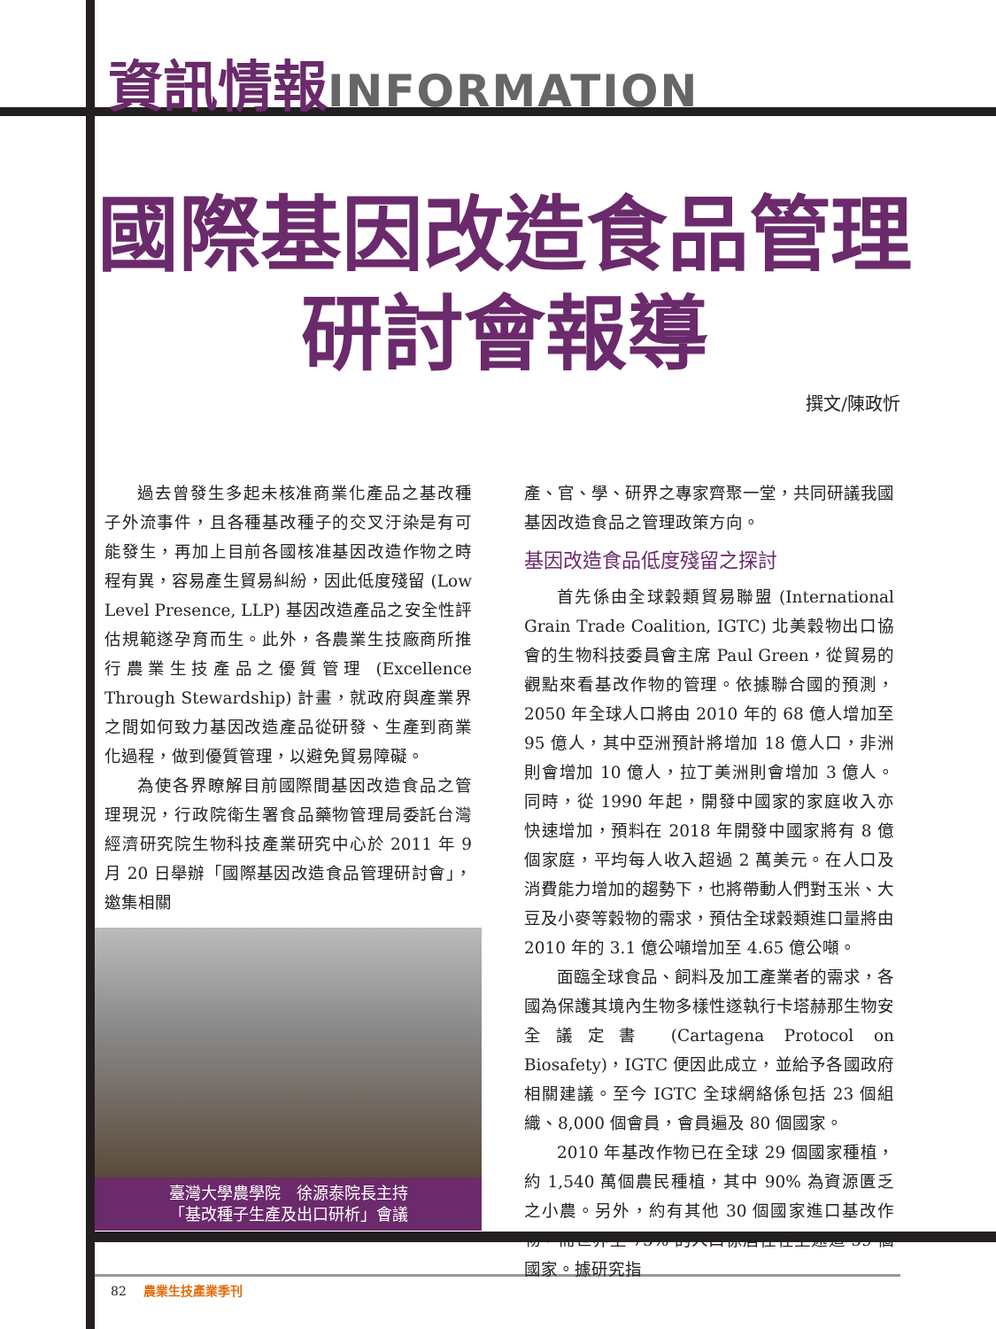資訊情報 INFORMATION
國際基因改造食品管理
研討會報導
撰文/陳政忻
過去曾發生多起未核准商業化產品之基改種子外流事件，且各種基改種子的交叉汙染是有可能發生，再加上目前各國核准基因改造作物之時程有異，容易產生貿易糾紛，因此低度殘留 (Low Level Presence, LLP) 基因改造產品之安全性評估規範遂孕育而生。此外，各農業生技廠商所推行農業生技產品之優質管理 (Excellence Through Stewardship) 計畫，就政府與產業界之間如何致力基因改造產品從研發、生產到商業化過程，做到優質管理，以避免貿易障礙。
為使各界瞭解目前國際間基因改造食品之管理現況，行政院衛生署食品藥物管理局委託台灣經濟研究院生物科技產業研究中心於 2011 年 9 月 20 日舉辦「國際基因改造食品管理研討會」，邀集相關
臺灣大學農學院　徐源泰院長主持
「基改種子生產及出口研析」會議
產、官、學、研界之專家齊聚一堂，共同研議我國基因改造食品之管理政策方向。
基因改造食品低度殘留之探討
首先係由全球穀類貿易聯盟 (International Grain Trade Coalition, IGTC) 北美穀物出口協會的生物科技委員會主席 Paul Green，從貿易的觀點來看基改作物的管理。依據聯合國的預測，2050 年全球人口將由 2010 年的 68 億人增加至 95 億人，其中亞洲預計將增加 18 億人口，非洲則會增加 10 億人，拉丁美洲則會增加 3 億人。同時，從 1990 年起，開發中國家的家庭收入亦快速增加，預料在 2018 年開發中國家將有 8 億個家庭，平均每人收入超過 2 萬美元。在人口及消費能力增加的趨勢下，也將帶動人們對玉米、大豆及小麥等穀物的需求，預估全球穀類進口量將由 2010 年的 3.1 億公噸增加至 4.65 億公噸。
面臨全球食品、飼料及加工產業者的需求，各國為保護其境內生物多樣性遂執行卡塔赫那生物安全議定書 (Cartagena Protocol on Biosafety)，IGTC 便因此成立，並給予各國政府相關建議。至今 IGTC 全球網絡係包括 23 個組織、8,000 個會員，會員遍及 80 個國家。
2010 年基改作物已在全球 29 個國家種植，約 1,540 萬個農民種植，其中 90% 為資源匱乏之小農。另外，約有其他 30 個國家進口基改作物，而世界上 75% 的人口係居住在上述這 59 個國家。據研究指
82 農業生技產業季刊